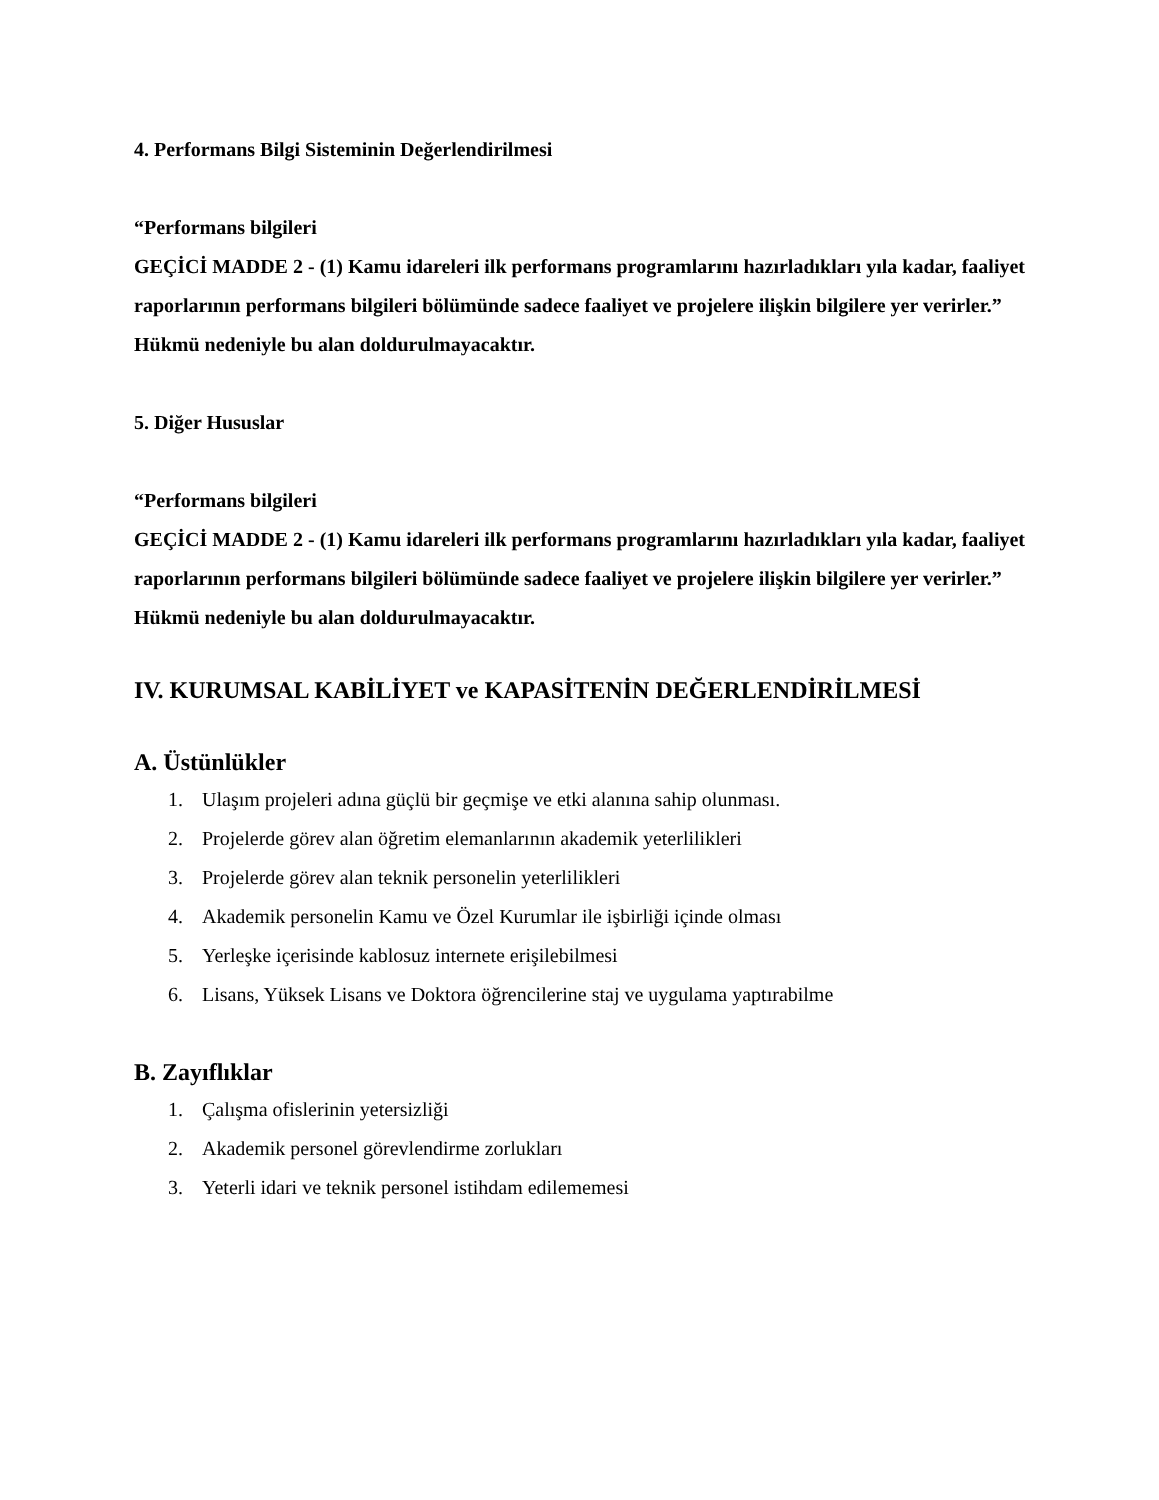4. Performans Bilgi Sisteminin Değerlendirilmesi
“Performans bilgileri
GEÇİCİ MADDE 2 - (1) Kamu idareleri ilk performans programlarını hazırladıkları yıla kadar, faaliyet raporlarının performans bilgileri bölümünde sadece faaliyet ve projelere ilişkin bilgilere yer verirler.”
Hükmü nedeniyle bu alan doldurulmayacaktır.
5. Diğer Hususlar
“Performans bilgileri
GEÇİCİ MADDE 2 - (1) Kamu idareleri ilk performans programlarını hazırladıkları yıla kadar, faaliyet raporlarının performans bilgileri bölümünde sadece faaliyet ve projelere ilişkin bilgilere yer verirler.”
Hükmü nedeniyle bu alan doldurulmayacaktır.
IV. KURUMSAL KABİLİYET ve KAPASİTENİN DEĞERLENDİRİLMESİ
A. Üstünlükler
1. Ulaşım projeleri adına güçlü bir geçmişe ve etki alanına sahip olunması.
2. Projelerde görev alan öğretim elemanlarının akademik yeterlilikleri
3. Projelerde görev alan teknik personelin yeterlilikleri
4. Akademik personelin Kamu ve Özel Kurumlar ile işbirliği içinde olması
5. Yerleşke içerisinde kablosuz internete erişilebilmesi
6. Lisans, Yüksek Lisans ve Doktora öğrencilerine staj ve uygulama yaptırabilme
B. Zayıflıklar
1. Çalışma ofislerinin yetersizliği
2. Akademik personel görevlendirme zorlukları
3. Yeterli idari ve teknik personel istihdam edilememesi